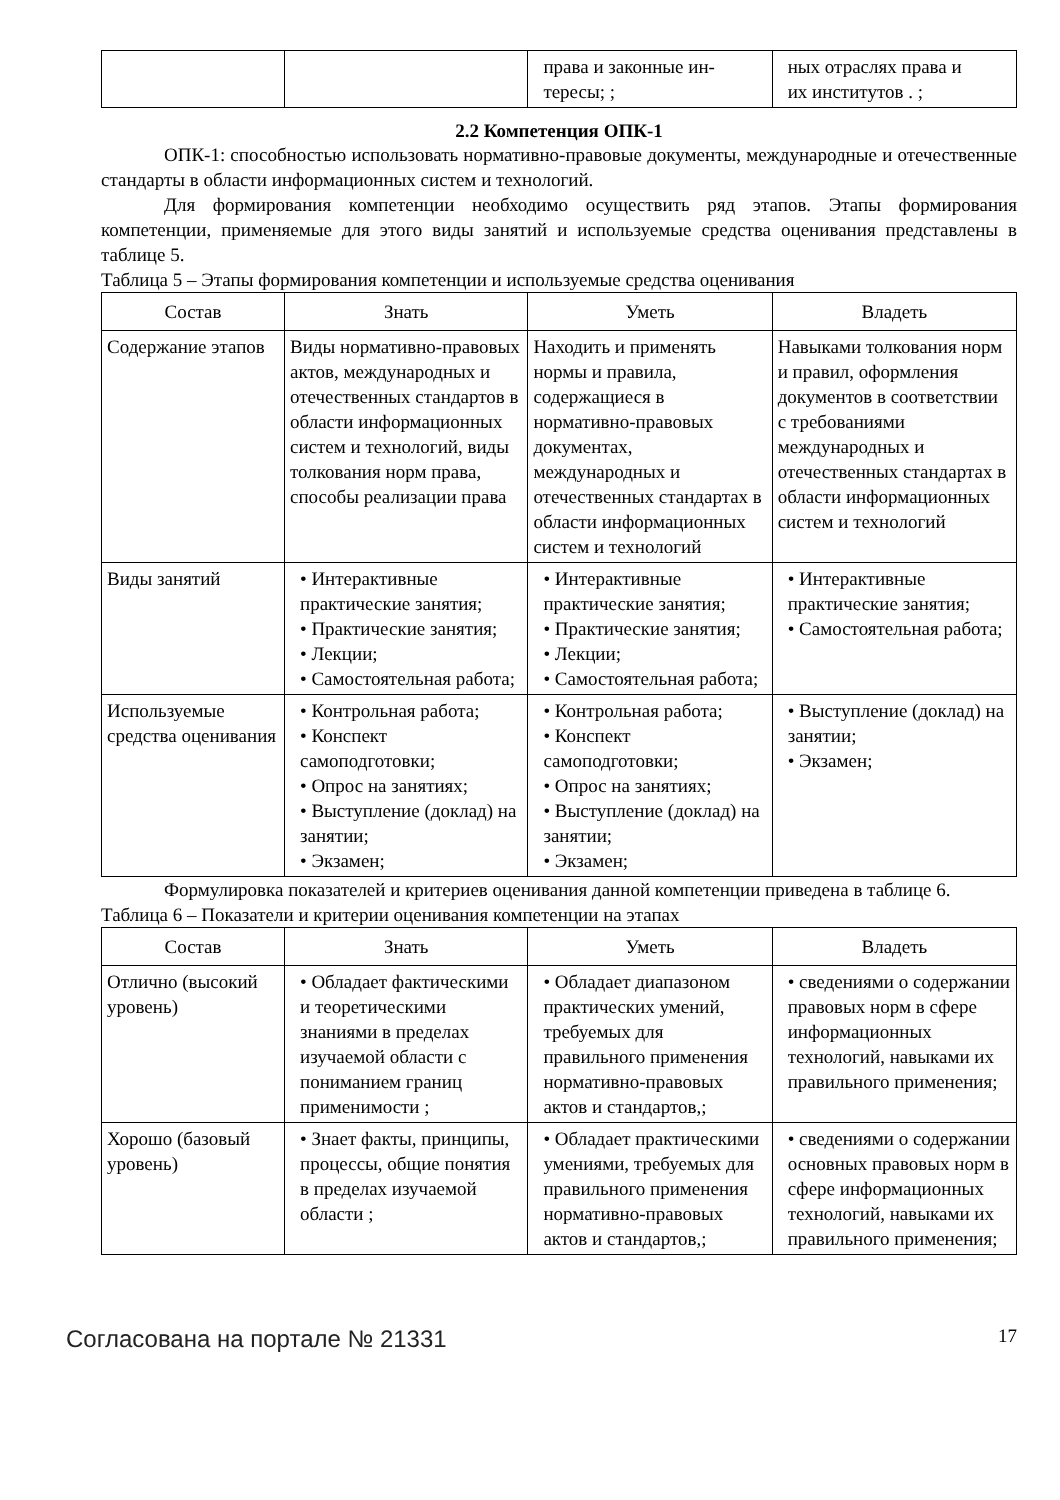| | | права и законные ин- тересы; ; | ных отраслях права и их институтов . ; |
2.2 Компетенция ОПК-1
ОПК-1: способностью использовать нормативно-правовые документы, международные и отечественные стандарты в области информационных систем и технологий.
Для формирования компетенции необходимо осуществить ряд этапов. Этапы формирования компетенции, применяемые для этого виды занятий и используемые средства оценивания представлены в таблице 5.
Таблица 5 – Этапы формирования компетенции и используемые средства оценивания
| Состав | Знать | Уметь | Владеть |
| --- | --- | --- | --- |
| Содержание этапов | Виды нормативно-правовых актов, международных и отечественных стандартов в области информационных систем и технологий, виды толкования норм права, способы реализации права | Находить и применять нормы и правила, содержащиеся в нормативно-правовых документах, международных и отечественных стандартах в области информационных систем и технологий | Навыками толкования норм и правил, оформления документов в соответствии с требованиями международных и отечественных стандартах в области информационных систем и технологий |
| Виды занятий | • Интерактивные практические занятия; • Практические занятия; • Лекции; • Самостоятельная работа; | • Интерактивные практические занятия; • Практические занятия; • Лекции; • Самостоятельная работа; | • Интерактивные практические занятия; • Самостоятельная работа; |
| Используемые средства оценивания | • Контрольная работа; • Конспект самоподготовки; • Опрос на занятиях; • Выступление (доклад) на занятии; • Экзамен; | • Контрольная работа; • Конспект самоподготовки; • Опрос на занятиях; • Выступление (доклад) на занятии; • Экзамен; | • Выступление (доклад) на занятии; • Экзамен; |
Формулировка показателей и критериев оценивания данной компетенции приведена в таблице 6.
Таблица 6 – Показатели и критерии оценивания компетенции на этапах
| Состав | Знать | Уметь | Владеть |
| --- | --- | --- | --- |
| Отлично (высокий уровень) | • Обладает фактическими и теоретическими знаниями в пределах изучаемой области с пониманием границ применимости ; | • Обладает диапазоном практических умений, требуемых для правильного применения нормативно-правовых актов и стандартов,; | • сведениями о содержании правовых норм в сфере информационных технологий, навыками их правильного применения; |
| Хорошо (базовый уровень) | • Знает факты, принципы, процессы, общие понятия в пределах изучаемой области ; | • Обладает практическими умениями, требуемых для правильного применения нормативно-правовых актов и стандартов,; | • сведениями о содержании основных правовых норм в сфере информационных технологий, навыками их правильного применения; |
Согласована на портале № 21331 17